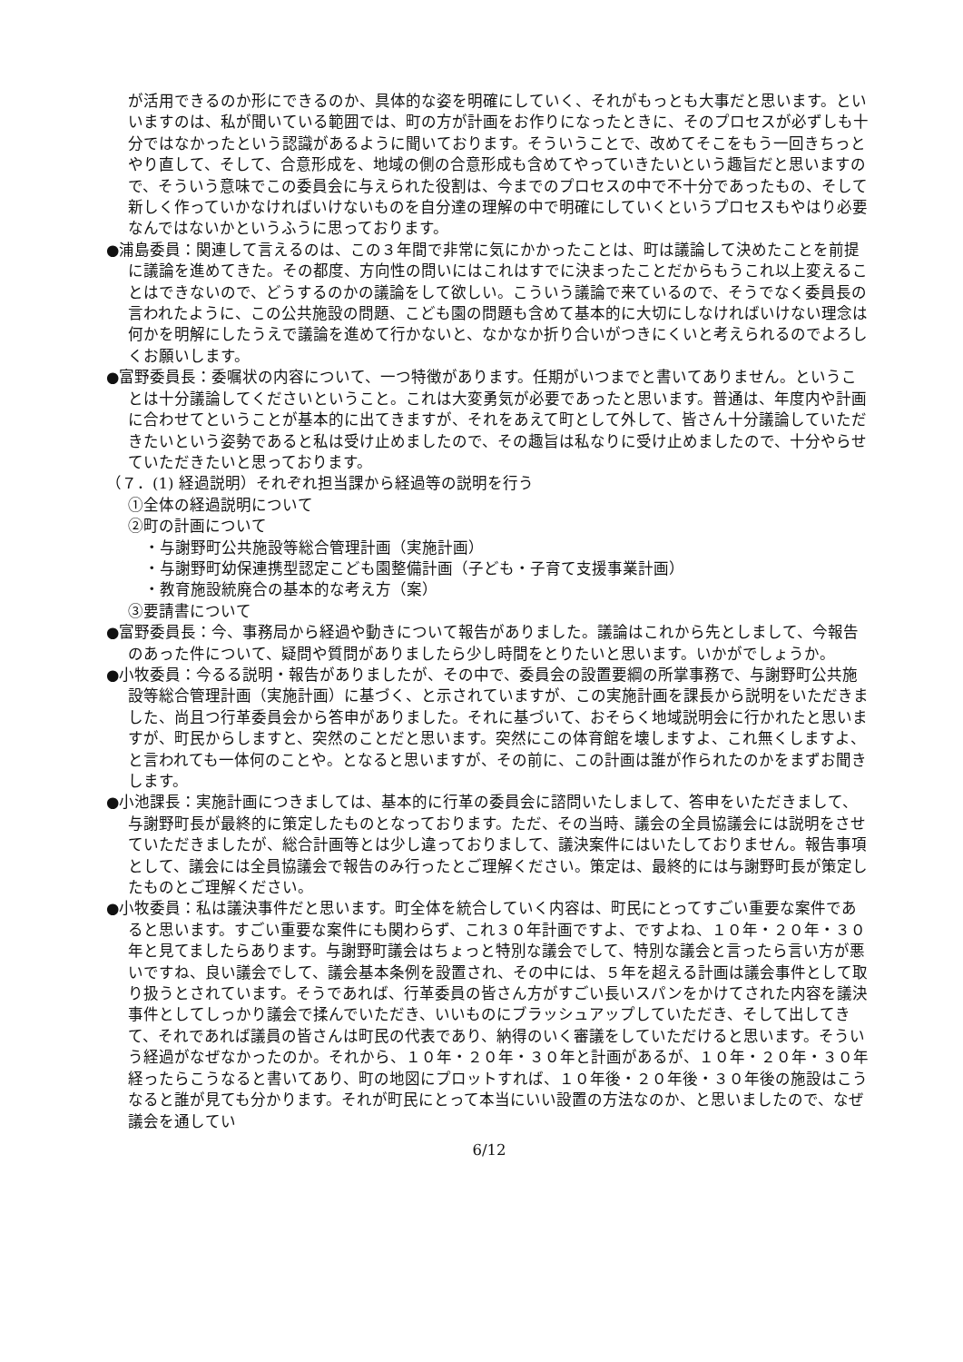が活用できるのか形にできるのか、具体的な姿を明確にしていく、それがもっとも大事だと思います。といいますのは、私が聞いている範囲では、町の方が計画をお作りになったときに、そのプロセスが必ずしも十分ではなかったという認識があるように聞いております。そういうことで、改めてそこをもう一回きちっとやり直して、そして、合意形成を、地域の側の合意形成も含めてやっていきたいという趣旨だと思いますので、そういう意味でこの委員会に与えられた役割は、今までのプロセスの中で不十分であったもの、そして新しく作っていかなければいけないものを自分達の理解の中で明確にしていくというプロセスもやはり必要なんではないかというふうに思っております。
●浦島委員：関連して言えるのは、この３年間で非常に気にかかったことは、町は議論して決めたことを前提に議論を進めてきた。その都度、方向性の問いにはこれはすでに決まったことだからもうこれ以上変えることはできないので、どうするのかの議論をして欲しい。こういう議論で来ているので、そうでなく委員長の言われたように、この公共施設の問題、こども園の問題も含めて基本的に大切にしなければいけない理念は何かを明解にしたうえで議論を進めて行かないと、なかなか折り合いがつきにくいと考えられるのでよろしくお願いします。
●富野委員長：委嘱状の内容について、一つ特徴があります。任期がいつまでと書いてありません。ということは十分議論してくださいということ。これは大変勇気が必要であったと思います。普通は、年度内や計画に合わせてということが基本的に出てきますが、それをあえて町として外して、皆さん十分議論していただきたいという姿勢であると私は受け止めましたので、その趣旨は私なりに受け止めましたので、十分やらせていただきたいと思っております。
（７．(1) 経過説明）それぞれ担当課から経過等の説明を行う
①全体の経過説明について
②町の計画について
・与謝野町公共施設等総合管理計画（実施計画）
・与謝野町幼保連携型認定こども園整備計画（子ども・子育て支援事業計画）
・教育施設統廃合の基本的な考え方（案）
③要請書について
●富野委員長：今、事務局から経過や動きについて報告がありました。議論はこれから先としまして、今報告のあった件について、疑問や質問がありましたら少し時間をとりたいと思います。いかがでしょうか。
●小牧委員：今るる説明・報告がありましたが、その中で、委員会の設置要綱の所掌事務で、与謝野町公共施設等総合管理計画（実施計画）に基づく、と示されていますが、この実施計画を課長から説明をいただきました、尚且つ行革委員会から答申がありました。それに基づいて、おそらく地域説明会に行かれたと思いますが、町民からしますと、突然のことだと思います。突然にこの体育館を壊しますよ、これ無くしますよ、と言われても一体何のことや。となると思いますが、その前に、この計画は誰が作られたのかをまずお聞きします。
●小池課長：実施計画につきましては、基本的に行革の委員会に諮問いたしまして、答申をいただきまして、与謝野町長が最終的に策定したものとなっております。ただ、その当時、議会の全員協議会には説明をさせていただきましたが、総合計画等とは少し違っておりまして、議決案件にはいたしておりません。報告事項として、議会には全員協議会で報告のみ行ったとご理解ください。策定は、最終的には与謝野町長が策定したものとご理解ください。
●小牧委員：私は議決事件だと思います。町全体を統合していく内容は、町民にとってすごい重要な案件であると思います。すごい重要な案件にも関わらず、これ３０年計画ですよ、ですよね、１０年・２０年・３０年と見てましたらあります。与謝野町議会はちょっと特別な議会でして、特別な議会と言ったら言い方が悪いですね、良い議会でして、議会基本条例を設置され、その中には、５年を超える計画は議会事件として取り扱うとされています。そうであれば、行革委員の皆さん方がすごい長いスパンをかけてされた内容を議決事件としてしっかり議会で揉んでいただき、いいものにブラッシュアップしていただき、そして出してきて、それであれば議員の皆さんは町民の代表であり、納得のいく審議をしていただけると思います。そういう経過がなぜなかったのか。それから、１０年・２０年・３０年と計画があるが、１０年・２０年・３０年経ったらこうなると書いてあり、町の地図にプロットすれば、１０年後・２０年後・３０年後の施設はこうなると誰が見ても分かります。それが町民にとって本当にいい設置の方法なのか、と思いましたので、なぜ議会を通してい
6/12